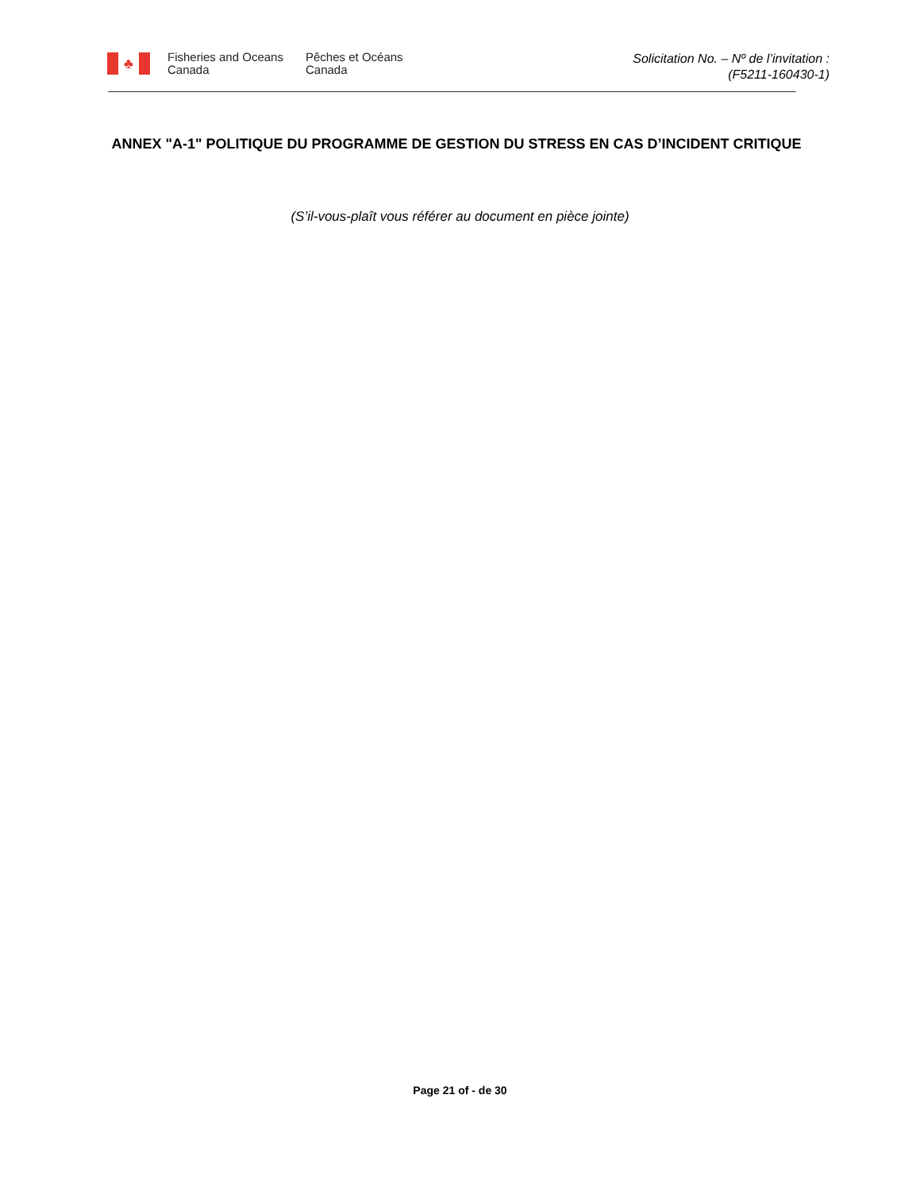♣
Fisheries and Oceans
Canada
Pêches et Océans
Canada
Solicitation No. – Nº de l’invitation :
(F5211-160430-1)
ANNEX "A-1" POLITIQUE DU PROGRAMME DE GESTION DU STRESS EN CAS D’INCIDENT CRITIQUE
(S’il-vous-plaît vous référer au document en pièce jointe)
Page 21 of - de 30